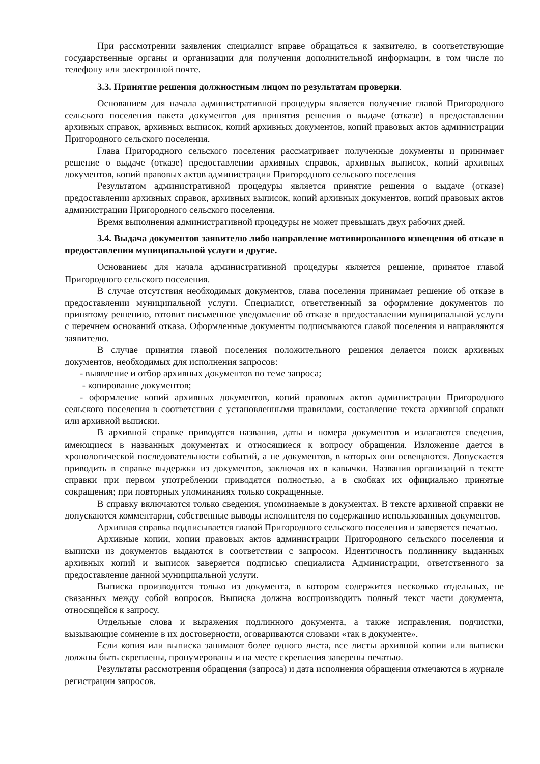При рассмотрении заявления специалист вправе обращаться к заявителю, в соответствующие государственные органы и организации для получения дополнительной информации, в том числе по телефону или электронной почте.
3.3. Принятие решения должностным лицом по результатам проверки.
Основанием для начала административной процедуры является получение главой Пригородного сельского поселения пакета документов для принятия решения о выдаче (отказе) в предоставлении архивных справок, архивных выписок, копий архивных документов, копий правовых актов администрации Пригородного сельского поселения.
Глава Пригородного сельского поселения рассматривает полученные документы и принимает решение о выдаче (отказе) предоставлении архивных справок, архивных выписок, копий архивных документов, копий правовых актов администрации Пригородного сельского поселения
Результатом административной процедуры является принятие решения о выдаче (отказе) предоставлении архивных справок, архивных выписок, копий архивных документов, копий правовых актов администрации Пригородного сельского поселения.
Время выполнения административной процедуры не может превышать двух рабочих дней.
3.4. Выдача документов заявителю либо направление мотивированного извещения об отказе в предоставлении муниципальной услуги и другие.
Основанием для начала административной процедуры является решение, принятое главой Пригородного сельского поселения.
В случае отсутствия необходимых документов, глава поселения принимает решение об отказе в предоставлении муниципальной услуги. Специалист, ответственный за оформление документов по принятому решению, готовит письменное уведомление об отказе в предоставлении муниципальной услуги с перечнем оснований отказа. Оформленные документы подписываются главой поселения и направляются заявителю.
В случае принятия главой поселения положительного решения делается поиск архивных документов, необходимых для исполнения запросов:
- выявление и отбор архивных документов по теме запроса;
- копирование документов;
- оформление копий архивных документов, копий правовых актов администрации Пригородного сельского поселения в соответствии с установленными правилами, составление текста архивной справки или архивной выписки.
В архивной справке приводятся названия, даты и номера документов и излагаются сведения, имеющиеся в названных документах и относящиеся к вопросу обращения. Изложение дается в хронологической последовательности событий, а не документов, в которых они освещаются. Допускается приводить в справке выдержки из документов, заключая их в кавычки. Названия организаций в тексте справки при первом употреблении приводятся полностью, а в скобках их официально принятые сокращения; при повторных упоминаниях только сокращенные.
В справку включаются только сведения, упоминаемые в документах. В тексте архивной справки не допускаются комментарии, собственные выводы исполнителя по содержанию использованных документов.
Архивная справка подписывается главой Пригородного сельского поселения и заверяется печатью.
Архивные копии, копии правовых актов администрации Пригородного сельского поселения и выписки из документов выдаются в соответствии с запросом. Идентичность подлиннику выданных архивных копий и выписок заверяется подписью специалиста Администрации, ответственного за предоставление данной муниципальной услуги.
Выписка производится только из документа, в котором содержится несколько отдельных, не связанных между собой вопросов. Выписка должна воспроизводить полный текст части документа, относящейся к запросу.
Отдельные слова и выражения подлинного документа, а также исправления, подчистки, вызывающие сомнение в их достоверности, оговариваются словами «так в документе».
Если копия или выписка занимают более одного листа, все листы архивной копии или выписки должны быть скреплены, пронумерованы и на месте скрепления заверены печатью.
Результаты рассмотрения обращения (запроса) и дата исполнения обращения отмечаются в журнале регистрации запросов.